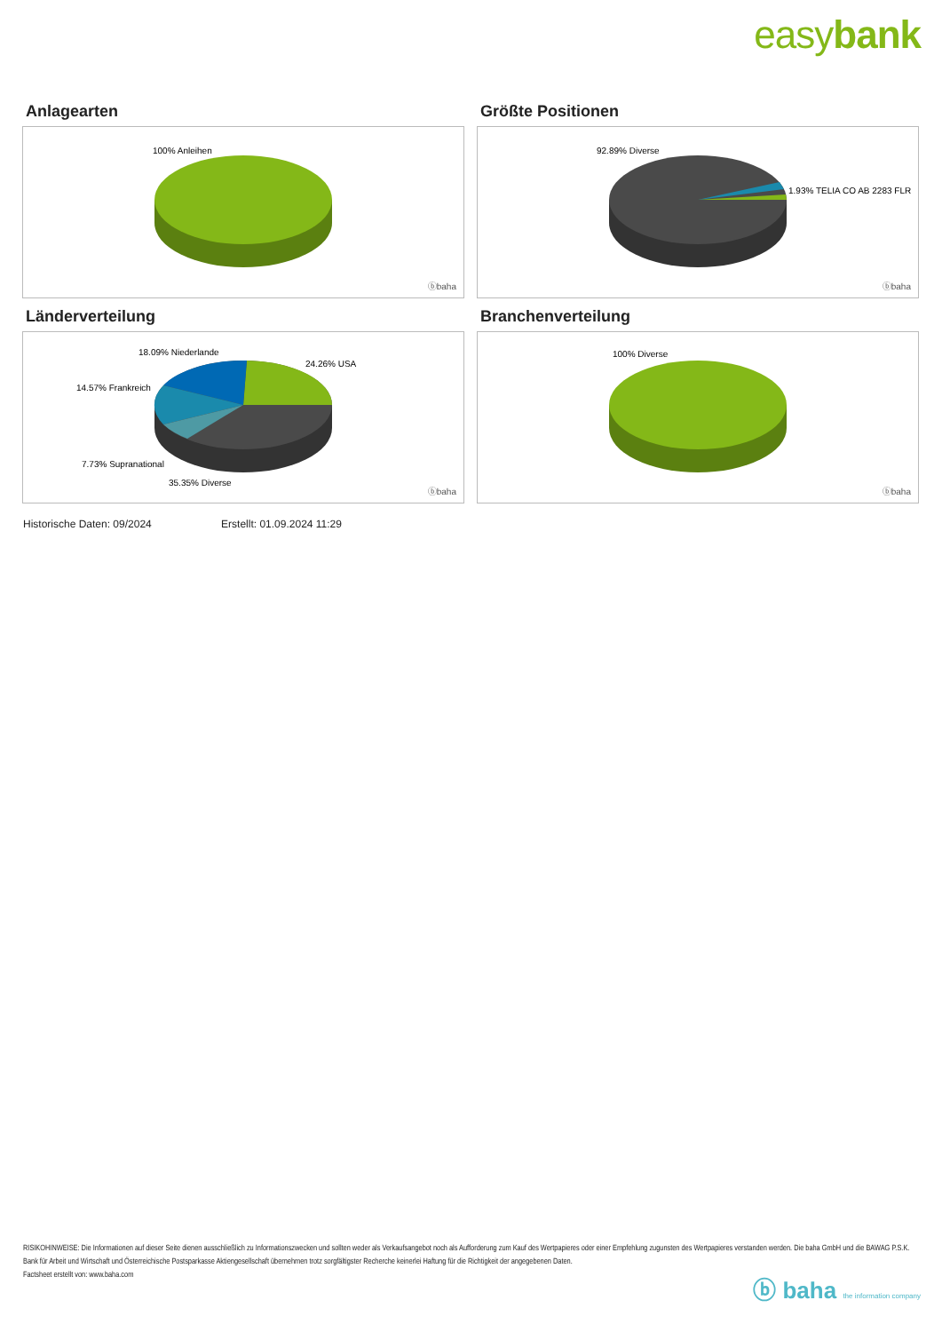easybank
Anlagearten
100% Anleihen
ⓑbaha
Größte Positionen
92.89% Diverse
1.93% TELIA CO AB 2283 FLR
ⓑbaha
Länderverteilung
18.09% Niederlande
24.26% USA
14.57% Frankreich
7.73% Supranational
35.35% Diverse
ⓑbaha
Branchenverteilung
100% Diverse
ⓑbaha
Historische Daten: 09/2024 Erstellt: 01.09.2024 11:29
RISIKOHINWEISE: Die Informationen auf dieser Seite dienen ausschließlich zu Informationszwecken und sollten weder als Verkaufsangebot noch als Aufforderung zum Kauf des Wertpapieres oder einer Empfehlung zugunsten des Wertpapieres verstanden werden. Die baha GmbH und die BAWAG P.S.K. Bank für Arbeit und Wirtschaft und Österreichische Postsparkasse Aktiengesellschaft übernehmen trotz sorgfältigster Recherche keinerlei Haftung für die Richtigkeit der angegebenen Daten.
Factsheet erstellt von: www.baha.com
ⓑ baha the information company